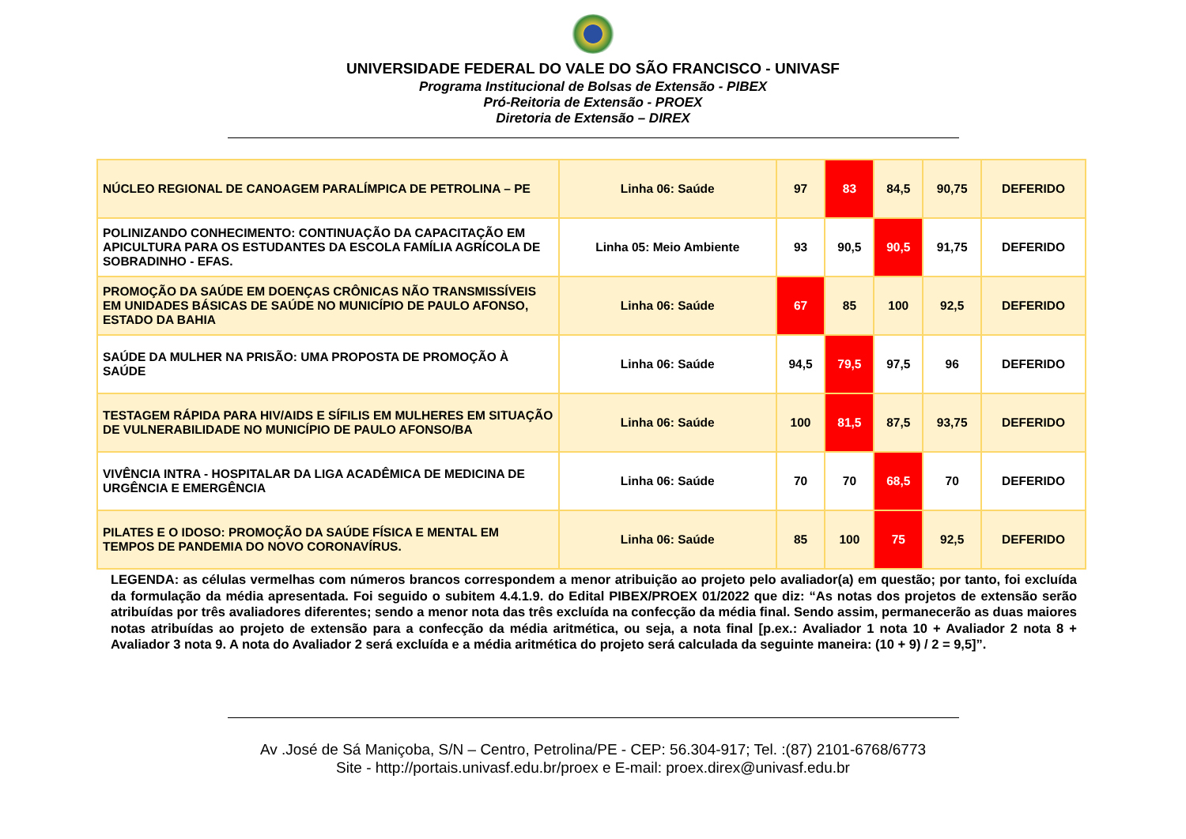UNIVERSIDADE FEDERAL DO VALE DO SÃO FRANCISCO - UNIVASF
Programa Institucional de Bolsas de Extensão - PIBEX
Pró-Reitoria de Extensão - PROEX
Diretoria de Extensão – DIREX
| NÚCLEO REGIONAL DE CANOAGEM PARALÍMPICA DE PETROLINA – PE | Linha 06: Saúde | 97 | 83 | 84,5 | 90,75 | DEFERIDO |
| POLINIZANDO CONHECIMENTO: CONTINUAÇÃO DA CAPACITAÇÃO EM APICULTURA PARA OS ESTUDANTES DA ESCOLA FAMÍLIA AGRÍCOLA DE SOBRADINHO - EFAS. | Linha 05: Meio Ambiente | 93 | 90,5 | 90,5 | 91,75 | DEFERIDO |
| PROMOÇÃO DA SAÚDE EM DOENÇAS CRÔNICAS NÃO TRANSMISSÍVEIS EM UNIDADES BÁSICAS DE SAÚDE NO MUNICÍPIO DE PAULO AFONSO, ESTADO DA BAHIA | Linha 06: Saúde | 67 | 85 | 100 | 92,5 | DEFERIDO |
| SAÚDE DA MULHER NA PRISÃO: UMA PROPOSTA DE PROMOÇÃO À SAÚDE | Linha 06: Saúde | 94,5 | 79,5 | 97,5 | 96 | DEFERIDO |
| TESTAGEM RÁPIDA PARA HIV/AIDS E SÍFILIS EM MULHERES EM SITUAÇÃO DE VULNERABILIDADE NO MUNICÍPIO DE PAULO AFONSO/BA | Linha 06: Saúde | 100 | 81,5 | 87,5 | 93,75 | DEFERIDO |
| VIVÊNCIA INTRA - HOSPITALAR DA LIGA ACADÊMICA DE MEDICINA DE URGÊNCIA E EMERGÊNCIA | Linha 06: Saúde | 70 | 70 | 68,5 | 70 | DEFERIDO |
| PILATES E O IDOSO: PROMOÇÃO DA SAÚDE FÍSICA E MENTAL EM TEMPOS DE PANDEMIA DO NOVO CORONAVÍRUS. | Linha 06: Saúde | 85 | 100 | 75 | 92,5 | DEFERIDO |
LEGENDA: as células vermelhas com números brancos correspondem a menor atribuição ao projeto pelo avaliador(a) em questão; por tanto, foi excluída da formulação da média apresentada. Foi seguido o subitem 4.4.1.9. do Edital PIBEX/PROEX 01/2022 que diz: “As notas dos projetos de extensão serão atribuídas por três avaliadores diferentes; sendo a menor nota das três excluída na confecção da média final. Sendo assim, permanecerão as duas maiores notas atribuídas ao projeto de extensão para a confecção da média aritmética, ou seja, a nota final [p.ex.: Avaliador 1 nota 10 + Avaliador 2 nota 8 + Avaliador 3 nota 9. A nota do Avaliador 2 será excluída e a média aritmética do projeto será calculada da seguinte maneira: (10 + 9) / 2 = 9,5]”.
Av .José de Sá Maniçoba, S/N – Centro, Petrolina/PE - CEP: 56.304-917; Tel. :(87) 2101-6768/6773
Site - http://portais.univasf.edu.br/proex e E-mail: proex.direx@univasf.edu.br